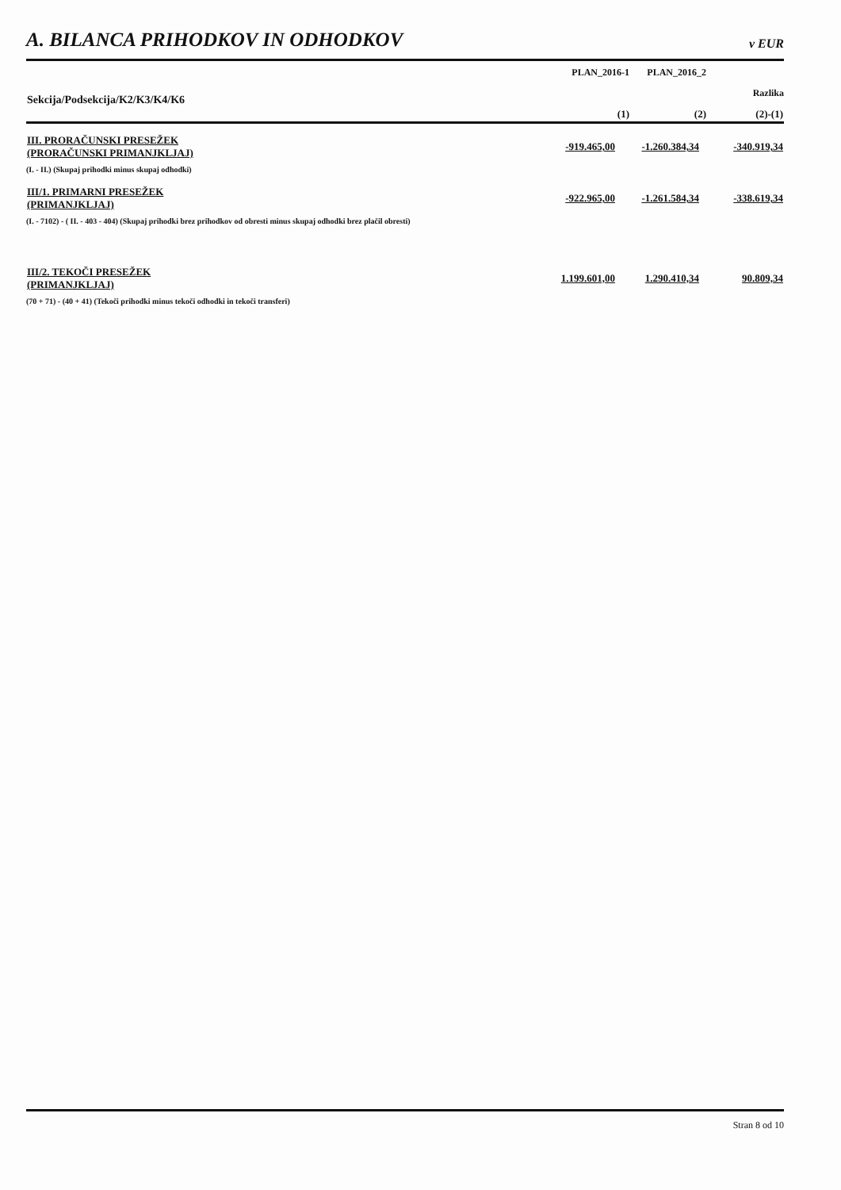A. BILANCA PRIHODKOV IN ODHODKOV
v EUR
| Sekcija/Podsekcija/K2/K3/K4/K6 | PLAN_2016-1 | PLAN_2016_2 | |
| --- | --- | --- | --- |
| | | | Razlika |
| | (1) | (2) | (2)-(1) |
| III. PRORAČUNSKI PRESEŽEK (PRORAČUNSKI PRIMANJKLJAJ) | -919.465,00 | -1.260.384,34 | -340.919,34 |
| (I. - II.) (Skupaj prihodki minus skupaj odhodki) | | | |
| III/1. PRIMARNI PRESEŽEK (PRIMANJKLJAJ) | -922.965,00 | -1.261.584,34 | -338.619,34 |
| (I. - 7102) - ( II. - 403 - 404) (Skupaj prihodki brez prihodkov od obresti minus skupaj odhodki brez plačil obresti) | | | |
| III/2. TEKOČI PRESEŽEK (PRIMANJKLJAJ) | 1.199.601,00 | 1.290.410,34 | 90.809,34 |
| (70 + 71) - (40 + 41) (Tekoči prihodki minus tekoči odhodki in tekoči transferi) | | | |
Stran 8 od 10